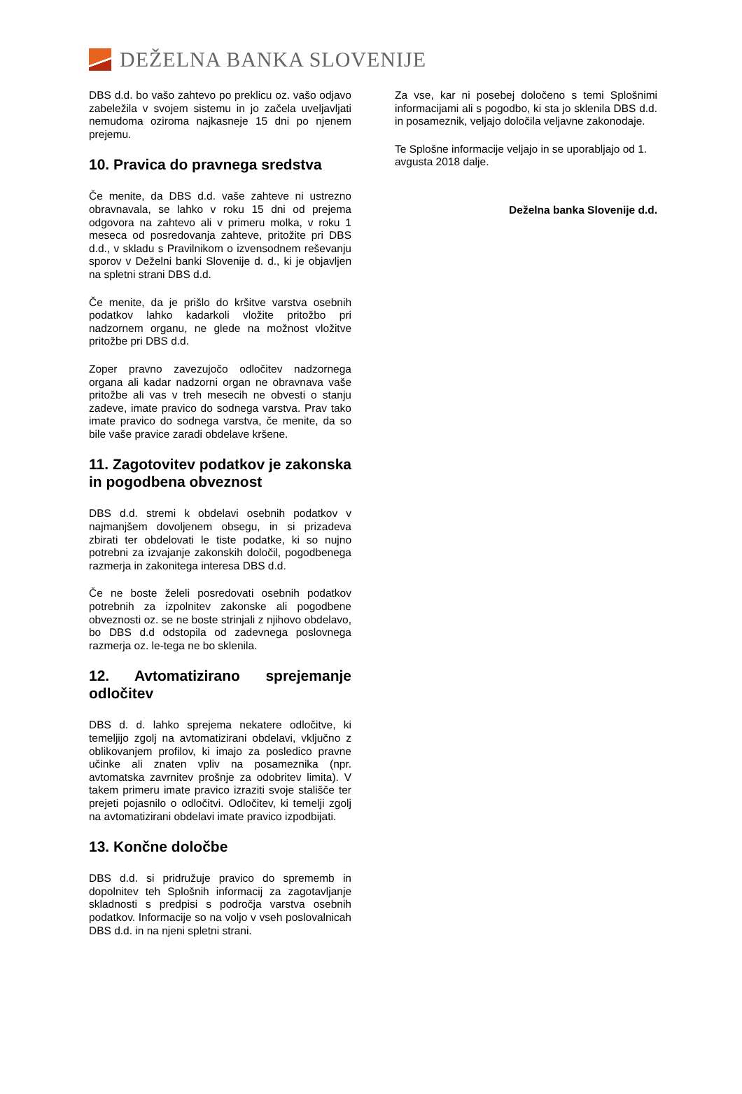DEŽELNA BANKA SLOVENIJE
DBS d.d. bo vašo zahtevo po preklicu oz. vašo odjavo zabeležila v svojem sistemu in jo začela uveljavljati nemudoma oziroma najkasneje 15 dni po njenem prejemu.
10. Pravica do pravnega sredstva
Če menite, da DBS d.d. vaše zahteve ni ustrezno obravnavala, se lahko v roku 15 dni od prejema odgovora na zahtevo ali v primeru molka, v roku 1 meseca od posredovanja zahteve, pritožite pri DBS d.d., v skladu s Pravilnikom o izvensodnem reševanju sporov v Deželni banki Slovenije d. d., ki je objavljen na spletni strani DBS d.d.
Če menite, da je prišlo do kršitve varstva osebnih podatkov lahko kadarkoli vložite pritožbo pri nadzornem organu, ne glede na možnost vložitve pritožbe pri DBS d.d.
Zoper pravno zavezujočo odločitev nadzornega organa ali kadar nadzorni organ ne obravnava vaše pritožbe ali vas v treh mesecih ne obvesti o stanju zadeve, imate pravico do sodnega varstva. Prav tako imate pravico do sodnega varstva, če menite, da so bile vaše pravice zaradi obdelave kršene.
11. Zagotovitev podatkov je zakonska in pogodbena obveznost
DBS d.d. stremi k obdelavi osebnih podatkov v najmanjšem dovoljenem obsegu, in si prizadeva zbirati ter obdelovati le tiste podatke, ki so nujno potrebni za izvajanje zakonskih določil, pogodbenega razmerja in zakonitega interesa DBS d.d.
Če ne boste želeli posredovati osebnih podatkov potrebnih za izpolnitev zakonske ali pogodbene obveznosti oz. se ne boste strinjali z njihovo obdelavo, bo DBS d.d odstopila od zadevnega poslovnega razmerja oz. le-tega ne bo sklenila.
12. Avtomatizirano sprejemanje odločitev
DBS d. d. lahko sprejema nekatere odločitve, ki temeljijo zgolj na avtomatizirani obdelavi, vključno z oblikovanjem profilov, ki imajo za posledico pravne učinke ali znaten vpliv na posameznika (npr. avtomatska zavrnitev prošnje za odobritev limita). V takem primeru imate pravico izraziti svoje stališče ter prejeti pojasnilo o odločitvi. Odločitev, ki temelji zgolj na avtomatizirani obdelavi imate pravico izpodbijati.
13. Končne določbe
DBS d.d. si pridružuje pravico do sprememb in dopolnitev teh Splošnih informacij za zagotavljanje skladnosti s predpisi s področja varstva osebnih podatkov. Informacije so na voljo v vseh poslovalnicah DBS d.d. in na njeni spletni strani.
Za vse, kar ni posebej določeno s temi Splošnimi informacijami ali s pogodbo, ki sta jo sklenila DBS d.d. in posameznik, veljajo določila veljavne zakonodaje.
Te Splošne informacije veljajo in se uporabljajo od 1. avgusta 2018 dalje.
Deželna banka Slovenije d.d.